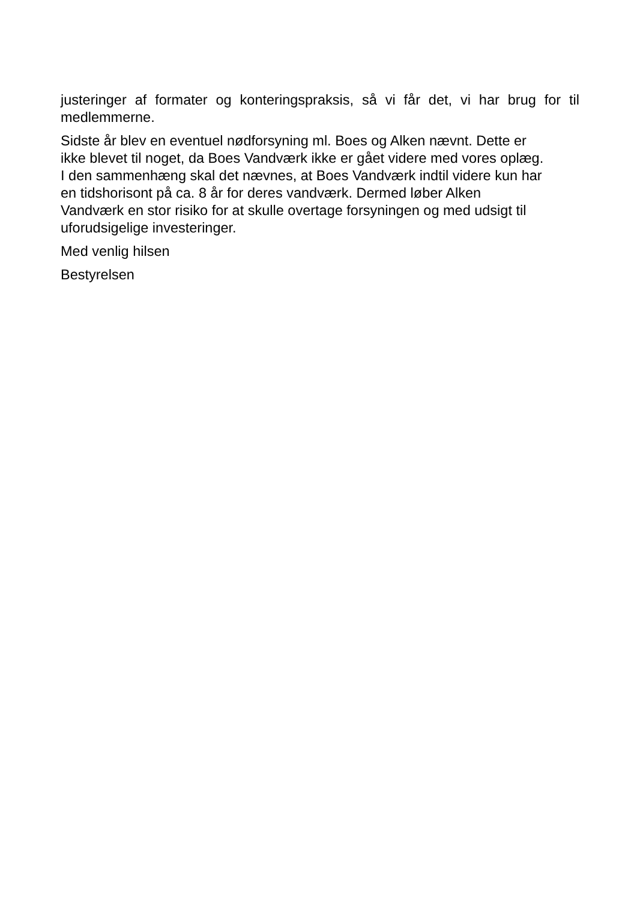justeringer af formater og konteringspraksis, så vi får det, vi har brug for til medlemmerne.
Sidste år blev en eventuel nødforsyning ml. Boes og Alken nævnt. Dette er
ikke blevet til noget, da Boes Vandværk ikke er gået videre med vores oplæg.
I den sammenhæng skal det nævnes, at Boes Vandværk indtil videre kun har
en tidshorisont på ca. 8 år for deres vandværk. Dermed løber Alken
Vandværk en stor risiko for at skulle overtage forsyningen og med udsigt til
uforudsigelige investeringer.
Med venlig hilsen
Bestyrelsen